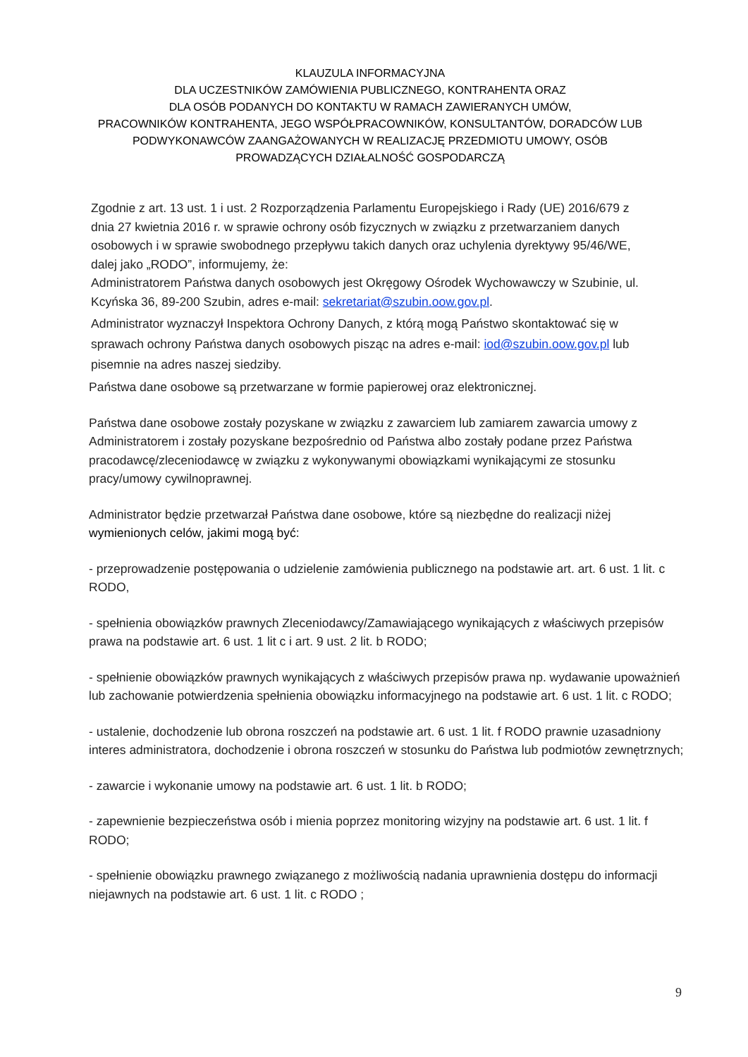KLAUZULA INFORMACYJNA
DLA UCZESTNIKÓW ZAMÓWIENIA PUBLICZNEGO, KONTRAHENTA ORAZ
DLA OSÓB PODANYCH DO KONTAKTU W RAMACH ZAWIERANYCH UMÓW,
PRACOWNIKÓW KONTRAHENTA, JEGO WSPÓŁPRACOWNIKÓW, KONSULTANTÓW, DORADCÓW LUB PODWYKONAWCÓW ZAANGAŻOWANYCH W REALIZACJĘ PRZEDMIOTU UMOWY, OSÓB PROWADZĄCYCH DZIAŁALNOŚĆ GOSPODARCZĄ
Zgodnie z art. 13 ust. 1 i ust. 2 Rozporządzenia Parlamentu Europejskiego i Rady (UE) 2016/679 z dnia 27 kwietnia 2016 r. w sprawie ochrony osób fizycznych w związku z przetwarzaniem danych osobowych i w sprawie swobodnego przepływu takich danych oraz uchylenia dyrektywy 95/46/WE, dalej jako „RODO”, informujemy, że:
Administratorem Państwa danych osobowych jest Okręgowy Ośrodek Wychowawczy w Szubinie, ul. Kcyńska 36, 89-200 Szubin, adres e-mail: sekretariat@szubin.oow.gov.pl.
Administrator wyznaczył Inspektora Ochrony Danych, z którą mogą Państwo skontaktować się w sprawach ochrony Państwa danych osobowych pisząc na adres e-mail: iod@szubin.oow.gov.pl lub pisemnie na adres naszej siedziby.
Państwa dane osobowe są przetwarzane w formie papierowej oraz elektronicznej.
Państwa dane osobowe zostały pozyskane w związku z zawarciem lub zamiarem zawarcia umowy z Administratorem i zostały pozyskane bezpośrednio od Państwa albo zostały podane przez Państwa pracodawcę/zleceniodawcę w związku z wykonywanymi obowiązkami wynikającymi ze stosunku pracy/umowy cywilnoprawnej.
Administrator będzie przetwarzał Państwa dane osobowe, które są niezbędne do realizacji niżej wymienionych celów, jakimi mogą być:
- przeprowadzenie postępowania o udzielenie zamówienia publicznego na podstawie art. art. 6 ust. 1 lit. c RODO,
- spełnienia obowiązków prawnych Zleceniodawcy/Zamawiającego wynikających z właściwych przepisów prawa na podstawie art. 6 ust. 1 lit c i art. 9 ust. 2 lit. b RODO;
- spełnienie obowiązków prawnych wynikających z właściwych przepisów prawa np. wydawanie upoważnień lub zachowanie potwierdzenia spełnienia obowiązku informacyjnego na podstawie art. 6 ust. 1 lit. c RODO;
- ustalenie, dochodzenie lub obrona roszczeń na podstawie art. 6 ust. 1 lit. f RODO prawnie uzasadniony interes administratora, dochodzenie i obrona roszczeń w stosunku do Państwa lub podmiotów zewnętrznych;
- zawarcie i wykonanie umowy na podstawie art. 6 ust. 1 lit. b RODO;
- zapewnienie bezpieczeństwa osób i mienia poprzez monitoring wizyjny na podstawie art. 6 ust. 1 lit. f RODO;
- spełnienie obowiązku prawnego związanego z możliwością nadania uprawnienia dostępu do informacji niejawnych na podstawie art. 6 ust. 1 lit. c RODO ;
9